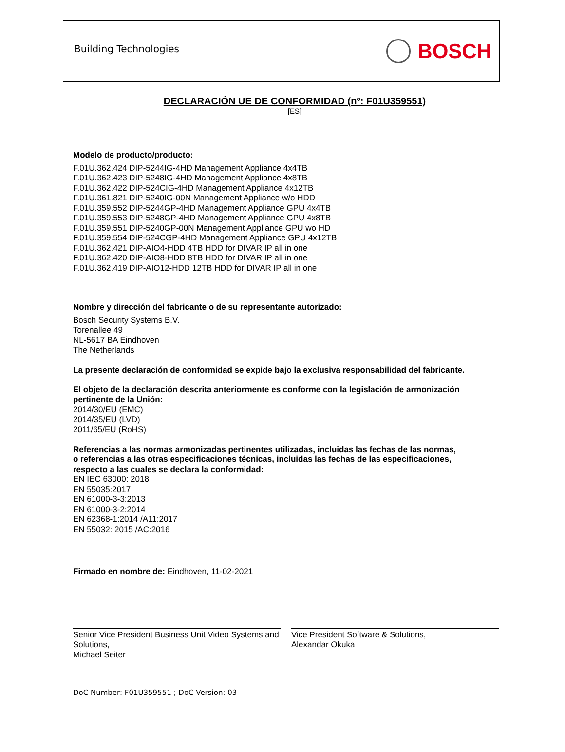Building Technologies
BOSCH
DECLARACIÓN UE DE CONFORMIDAD (nº: F01U359551)
[ES]
Modelo de producto/producto:
F.01U.362.424 DIP-5244IG-4HD Management Appliance 4x4TB
F.01U.362.423 DIP-5248IG-4HD Management Appliance 4x8TB
F.01U.362.422 DIP-524CIG-4HD Management Appliance 4x12TB
F.01U.361.821 DIP-5240IG-00N Management Appliance w/o HDD
F.01U.359.552 DIP-5244GP-4HD Management Appliance GPU 4x4TB
F.01U.359.553 DIP-5248GP-4HD Management Appliance GPU 4x8TB
F.01U.359.551 DIP-5240GP-00N Management Appliance GPU wo HD
F.01U.359.554 DIP-524CGP-4HD Management Appliance GPU 4x12TB
F.01U.362.421 DIP-AIO4-HDD 4TB HDD for DIVAR IP all in one
F.01U.362.420 DIP-AIO8-HDD 8TB HDD for DIVAR IP all in one
F.01U.362.419 DIP-AIO12-HDD 12TB HDD for DIVAR IP all in one
Nombre y dirección del fabricante o de su representante autorizado:
Bosch Security Systems B.V.
Torenallee 49
NL-5617 BA Eindhoven
The Netherlands
La presente declaración de conformidad se expide bajo la exclusiva responsabilidad del fabricante.
El objeto de la declaración descrita anteriormente es conforme con la legislación de armonización pertinente de la Unión:
2014/30/EU (EMC)
2014/35/EU (LVD)
2011/65/EU (RoHS)
Referencias a las normas armonizadas pertinentes utilizadas, incluidas las fechas de las normas,
o referencias a las otras especificaciones técnicas, incluidas las fechas de las especificaciones,
respecto a las cuales se declara la conformidad:
EN IEC 63000: 2018
EN 55035:2017
EN 61000-3-3:2013
EN 61000-3-2:2014
EN 62368-1:2014 /A11:2017
EN 55032: 2015 /AC:2016
Firmado en nombre de: Eindhoven, 11-02-2021
Senior Vice President Business Unit Video Systems and Solutions,
Michael Seiter
Vice President Software & Solutions,
Alexandar Okuka
DoC Number: F01U359551 ; DoC Version: 03